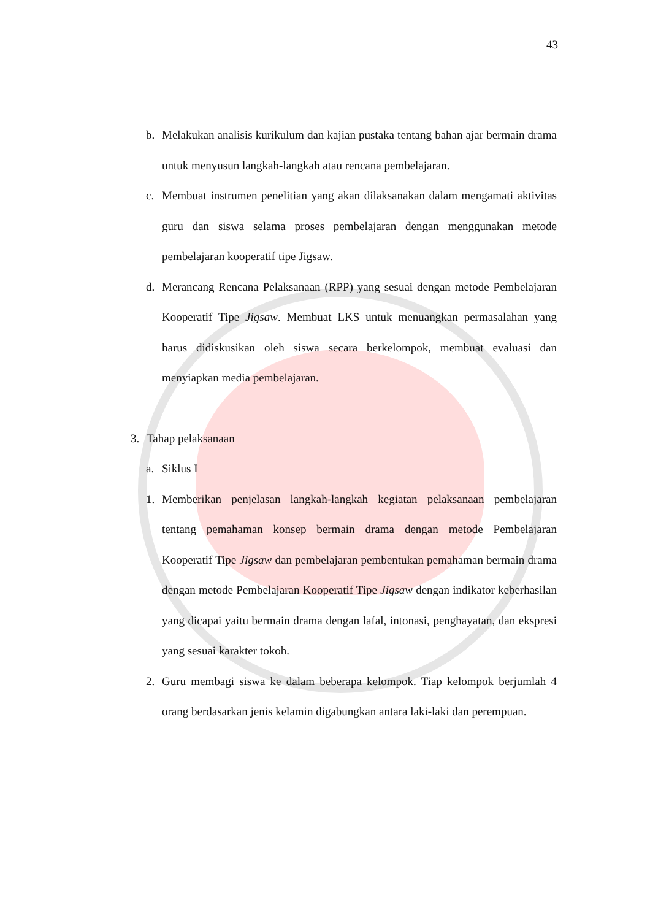43
b. Melakukan analisis kurikulum dan kajian pustaka tentang bahan ajar bermain drama untuk menyusun langkah-langkah atau rencana pembelajaran.
c. Membuat instrumen penelitian yang akan dilaksanakan dalam mengamati aktivitas guru dan siswa selama proses pembelajaran dengan menggunakan metode pembelajaran kooperatif tipe Jigsaw.
d. Merancang Rencana Pelaksanaan (RPP) yang sesuai dengan metode Pembelajaran Kooperatif Tipe Jigsaw. Membuat LKS untuk menuangkan permasalahan yang harus didiskusikan oleh siswa secara berkelompok, membuat evaluasi dan menyiapkan media pembelajaran.
3. Tahap pelaksanaan
a. Siklus I
1. Memberikan penjelasan langkah-langkah kegiatan pelaksanaan pembelajaran tentang pemahaman konsep bermain drama dengan metode Pembelajaran Kooperatif Tipe Jigsaw dan pembelajaran pembentukan pemahaman bermain drama dengan metode Pembelajaran Kooperatif Tipe Jigsaw dengan indikator keberhasilan yang dicapai yaitu bermain drama dengan lafal, intonasi, penghayatan, dan ekspresi yang sesuai karakter tokoh.
2. Guru membagi siswa ke dalam beberapa kelompok. Tiap kelompok berjumlah 4 orang berdasarkan jenis kelamin digabungkan antara laki-laki dan perempuan.